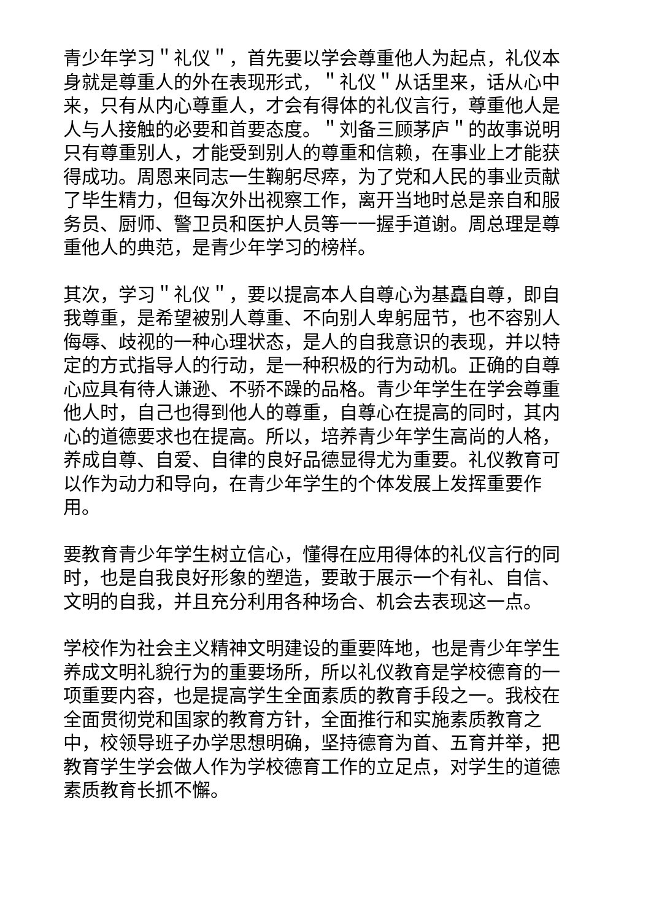青少年学习＂礼仪＂，首先要以学会尊重他人为起点，礼仪本身就是尊重人的外在表现形式，＂礼仪＂从话里来，话从心中来，只有从内心尊重人，才会有得体的礼仪言行，尊重他人是人与人接触的必要和首要态度。＂刘备三顾茅庐＂的故事说明只有尊重别人，才能受到别人的尊重和信赖，在事业上才能获得成功。周恩来同志一生鞠躬尽瘁，为了党和人民的事业贡献了毕生精力，但每次外出视察工作，离开当地时总是亲自和服务员、厨师、警卫员和医护人员等一一握手道谢。周总理是尊重他人的典范，是青少年学习的榜样。
其次，学习＂礼仪＂，要以提高本人自尊心为基矗自尊，即自我尊重，是希望被别人尊重、不向别人卑躬屈节，也不容别人侮辱、歧视的一种心理状态，是人的自我意识的表现，并以特定的方式指导人的行动，是一种积极的行为动机。正确的自尊心应具有待人谦逊、不骄不躁的品格。青少年学生在学会尊重他人时，自己也得到他人的尊重，自尊心在提高的同时，其内心的道德要求也在提高。所以，培养青少年学生高尚的人格，养成自尊、自爱、自律的良好品德显得尤为重要。礼仪教育可以作为动力和导向，在青少年学生的个体发展上发挥重要作用。
要教育青少年学生树立信心，懂得在应用得体的礼仪言行的同时，也是自我良好形象的塑造，要敢于展示一个有礼、自信、文明的自我，并且充分利用各种场合、机会去表现这一点。
学校作为社会主义精神文明建设的重要阵地，也是青少年学生养成文明礼貌行为的重要场所，所以礼仪教育是学校德育的一项重要内容，也是提高学生全面素质的教育手段之一。我校在全面贯彻党和国家的教育方针，全面推行和实施素质教育之中，校领导班子办学思想明确，坚持德育为首、五育并举，把教育学生学会做人作为学校德育工作的立足点，对学生的道德素质教育长抓不懈。